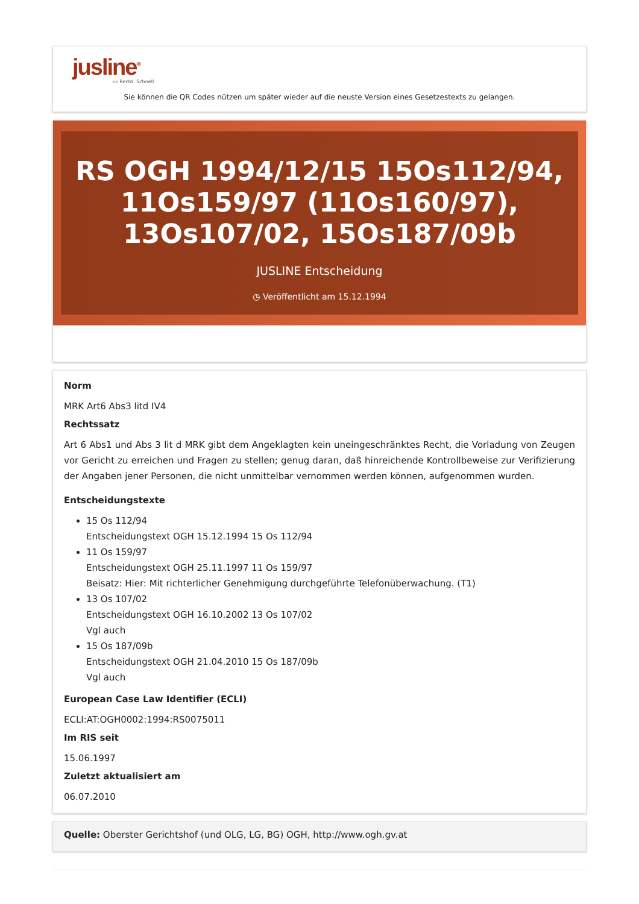jusline<sup>®</sup>
»» Recht. Schnell
Sie können die QR Codes nützen um später wieder auf die neuste Version eines Gesetzestexts zu gelangen.
RS OGH 1994/12/15 15Os112/94, 11Os159/97 (11Os160/97), 13Os107/02, 15Os187/09b
JUSLINE Entscheidung
◷ Veröffentlicht am 15.12.1994
Norm
MRK Art6 Abs3 litd IV4
Rechtssatz
Art 6 Abs1 und Abs 3 lit d MRK gibt dem Angeklagten kein uneingeschränktes Recht, die Vorladung von Zeugen vor Gericht zu erreichen und Fragen zu stellen; genug daran, daß hinreichende Kontrollbeweise zur Verifizierung der Angaben jener Personen, die nicht unmittelbar vernommen werden können, aufgenommen wurden.
Entscheidungstexte
15 Os 112/94
Entscheidungstext OGH 15.12.1994 15 Os 112/94
11 Os 159/97
Entscheidungstext OGH 25.11.1997 11 Os 159/97
Beisatz: Hier: Mit richterlicher Genehmigung durchgeführte Telefonüberwachung. (T1)
13 Os 107/02
Entscheidungstext OGH 16.10.2002 13 Os 107/02
Vgl auch
15 Os 187/09b
Entscheidungstext OGH 21.04.2010 15 Os 187/09b
Vgl auch
European Case Law Identifier (ECLI)
ECLI:AT:OGH0002:1994:RS0075011
Im RIS seit
15.06.1997
Zuletzt aktualisiert am
06.07.2010
Quelle: Oberster Gerichtshof (und OLG, LG, BG) OGH, http://www.ogh.gv.at